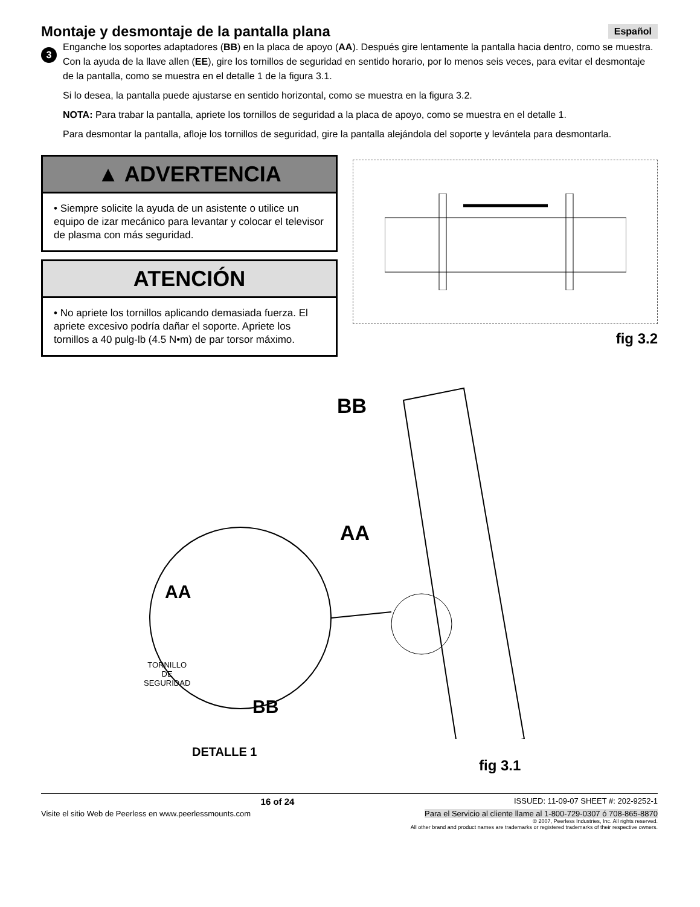Montaje y desmontaje de la pantalla plana Español
3
Enganche los soportes adaptadores (BB) en la placa de apoyo (AA). Después gire lentamente la pantalla hacia dentro, como se muestra. Con la ayuda de la llave allen (EE), gire los tornillos de seguridad en sentido horario, por lo menos seis veces, para evitar el desmontaje de la pantalla, como se muestra en el detalle 1 de la figura 3.1.
Si lo desea, la pantalla puede ajustarse en sentido horizontal, como se muestra en la figura 3.2.
NOTA: Para trabar la pantalla, apriete los tornillos de seguridad a la placa de apoyo, como se muestra en el detalle 1.
Para desmontar la pantalla, afloje los tornillos de seguridad, gire la pantalla alejándola del soporte y levántela para desmontarla.
▲ ADVERTENCIA
• Siempre solicite la ayuda de un asistente o utilice un equipo de izar mecánico para levantar y colocar el televisor de plasma con más seguridad.
ATENCIÓN
• No apriete los tornillos aplicando demasiada fuerza. El apriete excesivo podría dañar el soporte. Apriete los tornillos a 40 pulg-lb (4.5 N•m) de par torsor máximo.
fig 3.2
BB
AA
AA
TORNILLO
DE
SEGURIDAD
BB
DETALLE 1
fig 3.1
16 of 24 ISSUED: 11-09-07 SHEET #: 202-9252-1
Visite el sitio Web de Peerless en www.peerlessmounts.com Para el Servicio al cliente llame al 1-800-729-0307 ó 708-865-8870
© 2007, Peerless Industries, Inc. All rights reserved.
All other brand and product names are trademarks or registered trademarks of their respective owners.